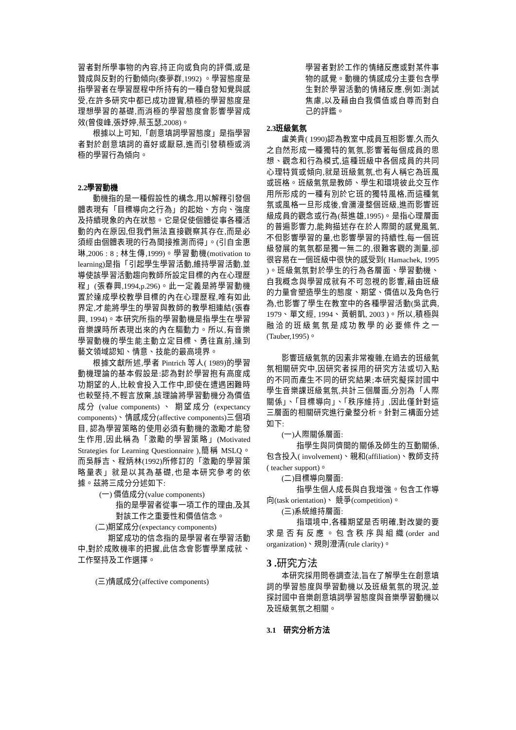習者對所學事物的內容,持正向或負向的評價,或是贊成與反對的行動傾向(秦夢群,1992) 。學習態度是指學習者在學習歷程中所持有的一種自發知覺與感受,在許多研究中都已成功證實,積極的學習態度是理想學習的基礎,而消極的學習態度會影響學習成效(曾俊峰,張妤婷,蔡玉瑟,2008)。
根據以上可知,「創意填詞學習態度」是指學習者對於創意填詞的喜好或厭惡,進而引發積極或消極的學習行為傾向。
2.2學習動機
動機指的是一種假設性的構念,用以解釋引發個體表現有「目標導向之行為」的起始、方向、強度及持續現象的內在狀態。它是促使個體從事各種活動的內在原因,但我們無法直接觀察其存在,而是必須經由個體表現的行為間接推測而得」。(引自金惠琳,2006 : 8 ; 林生傳,1999)。學習動機(motivation to learning)是指「引起學生學習活動,維持學習活動,並導使該學習活動趨向教師所設定目標的內在心理歷程」(張春興,1994,p.296)。此一定義是將學習動機置於達成學校教學目標的內在心理歷程,唯有如此界定,才能將學生的學習與教師的教學相連結(張春興, 1994)。本研究所指的學習動機是指學生在學習音樂課時所表現出來的內在驅動力。所以,有音樂學習動機的學生能主動立定目標、勇往直前,達到藝文領域認知、情意、技能的最高境界。
根據文獻所述,學者 Pintrich 等人( 1989)的學習動機理論的基本假設是:認為對於學習抱有高度成功期望的人,比較會投入工作中,即使在遭遇困難時也較堅持,不輕言放棄,該理論將學習動機分為價值成分 (value components) 、 期望成分 (expectancy components)、情感成分(affective components)三個項目, 認為學習策略的使用必須有動機的激勵才能發生作用,因此稱為「激勵的學習策略」(Motivated Strategies for Learning Questionnaire ),簡稱 MSLQ。而吳靜吉、程炳林(1992)所修訂的「激勵的學習策略量表」就是以其為基礎,也是本研究參考的依據。茲將三成分分述如下:
(一) 價值成分(value components)
指的是學習者從事一項工作的理由,及其對該工作之重要性和價值信念。
(二)期望成分(expectancy components)
期望成功的信念指的是學習者在學習活動中,對於成敗機率的把握,此信念會影響學業成就、工作堅持及工作選擇。
(三)情感成分(affective components)
學習者對於工作的情緒反應或對某件事物的感覺。動機的情感成分主要包含學生對於學習活動的情緒反應,例如:測試焦慮,以及藉由自我價值或自尊而對自己的評鑑。
2.3班級氣氛
盧美貴( 1990)認為教室中成員互相影響,久而久之自然形成一種獨特的氣氛,影響著每個成員的思想、觀念和行為模式,這種班級中各個成員的共同心理特質或傾向,就是班級氣氛,也有人稱它為班風或班格。班級氣氛是教師、學生和環境彼此交互作用所形成的一種有別於它班的獨特風格,而這種氣氛或風格一旦形成後,會瀰漫整個班級,進而影響班級成員的觀念或行為(蔡進雄,1995)。是指心理層面的普遍影響力,能夠描述存在於人際間的感覺風氣,不但影響學習的量,也影響學習的持續性,每一個班級發展的氣氛都是獨一無二的,很難客觀的測量,卻很容易在一個班級中很快的感受到( Hamachek, 1995 )。班級氣氛對於學生的行為各層面、學習動機、自我概念與學習成就有不可忽視的影響,藉由班級的力量會塑造學生的態度、期望、價值以及角色行為,也影響了學生在教室中的各種學習活動(吳武典, 1979、單文經, 1994、黃朝凱, 2003 )。所以,積極與融洽的班級氣氛是成功教學的必要條件之一(Tauber,1995)。
影響班級氣氛的因素非常複雜,在過去的班級氣氛相關研究中,因研究者採用的研究方法或切入點的不同而產生不同的研究結果;本研究擬探討國中學生音樂課班級氣氛,共計三個層面,分別為「人際關係」、「目標導向」、「秩序維持」,因此僅針對這三層面的相關研究進行彙整分析。針對三構面分述如下:
(一)人際關係層面:
指學生與同儕間的關係及師生的互動關係,包含投入( involvement)、親和(affiliation)、教師支持( teacher support)。
(二)目標導向層面:
指學生個人成長與自我增強。包含工作導向(task orientation)、 競爭(competition)。
(三)系統維持層面:
指環境中,各種期望是否明確,對改變的要求是否有反應。包含秩序與組織(order and organization)、規則澄清(rule clarity)。
3 . 研究方法
本研究採用問卷調查法,旨在了解學生在創意填詞的學習態度與學習動機以及班級氣氛的現況,並探討國中音樂創意填詞學習態度與音樂學習動機以及班級氣氛之相關。
3.1　研究分析方法